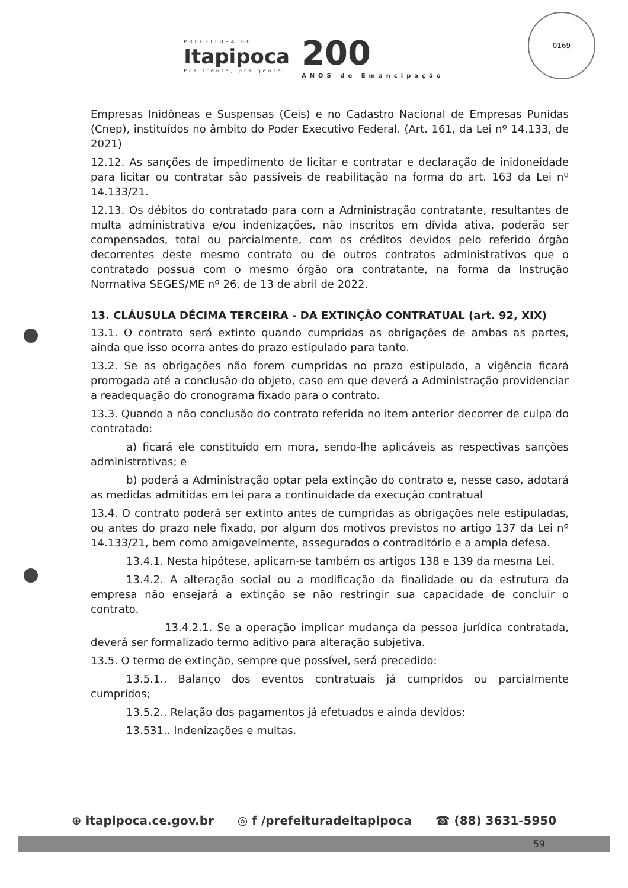PREFEITURA DE
Itapipoca
Pra frente, pra gente
200
ANOS de Emancipação
0169
Empresas Inidôneas e Suspensas (Ceis) e no Cadastro Nacional de Empresas Punidas (Cnep), instituídos no âmbito do Poder Executivo Federal. (Art. 161, da Lei nº 14.133, de 2021)
12.12. As sanções de impedimento de licitar e contratar e declaração de inidoneidade para licitar ou contratar são passíveis de reabilitação na forma do art. 163 da Lei nº 14.133/21.
12.13. Os débitos do contratado para com a Administração contratante, resultantes de multa administrativa e/ou indenizações, não inscritos em dívida ativa, poderão ser compensados, total ou parcialmente, com os créditos devidos pelo referido órgão decorrentes deste mesmo contrato ou de outros contratos administrativos que o contratado possua com o mesmo órgão ora contratante, na forma da Instrução Normativa SEGES/ME nº 26, de 13 de abril de 2022.
13. CLÁUSULA DÉCIMA TERCEIRA - DA EXTINÇÃO CONTRATUAL (art. 92, XIX)
13.1. O contrato será extinto quando cumpridas as obrigações de ambas as partes, ainda que isso ocorra antes do prazo estipulado para tanto.
13.2. Se as obrigações não forem cumpridas no prazo estipulado, a vigência ficará prorrogada até a conclusão do objeto, caso em que deverá a Administração providenciar a readequação do cronograma fixado para o contrato.
13.3. Quando a não conclusão do contrato referida no item anterior decorrer de culpa do contratado:
a) ficará ele constituído em mora, sendo-lhe aplicáveis as respectivas sanções administrativas; e
b) poderá a Administração optar pela extinção do contrato e, nesse caso, adotará as medidas admitidas em lei para a continuidade da execução contratual
13.4. O contrato poderá ser extinto antes de cumpridas as obrigações nele estipuladas, ou antes do prazo nele fixado, por algum dos motivos previstos no artigo 137 da Lei nº 14.133/21, bem como amigavelmente, assegurados o contraditório e a ampla defesa.
13.4.1. Nesta hipótese, aplicam-se também os artigos 138 e 139 da mesma Lei.
13.4.2. A alteração social ou a modificação da finalidade ou da estrutura da empresa não ensejará a extinção se não restringir sua capacidade de concluir o contrato.
13.4.2.1. Se a operação implicar mudança da pessoa jurídica contratada, deverá ser formalizado termo aditivo para alteração subjetiva.
13.5. O termo de extinção, sempre que possível, será precedido:
13.5.1.. Balanço dos eventos contratuais já cumpridos ou parcialmente cumpridos;
13.5.2.. Relação dos pagamentos já efetuados e ainda devidos;
13.531.. Indenizações e multas.
⊕ itapipoca.ce.gov.br ◎ f /prefeituradeitapipoca ☎ (88) 3631-5950
59